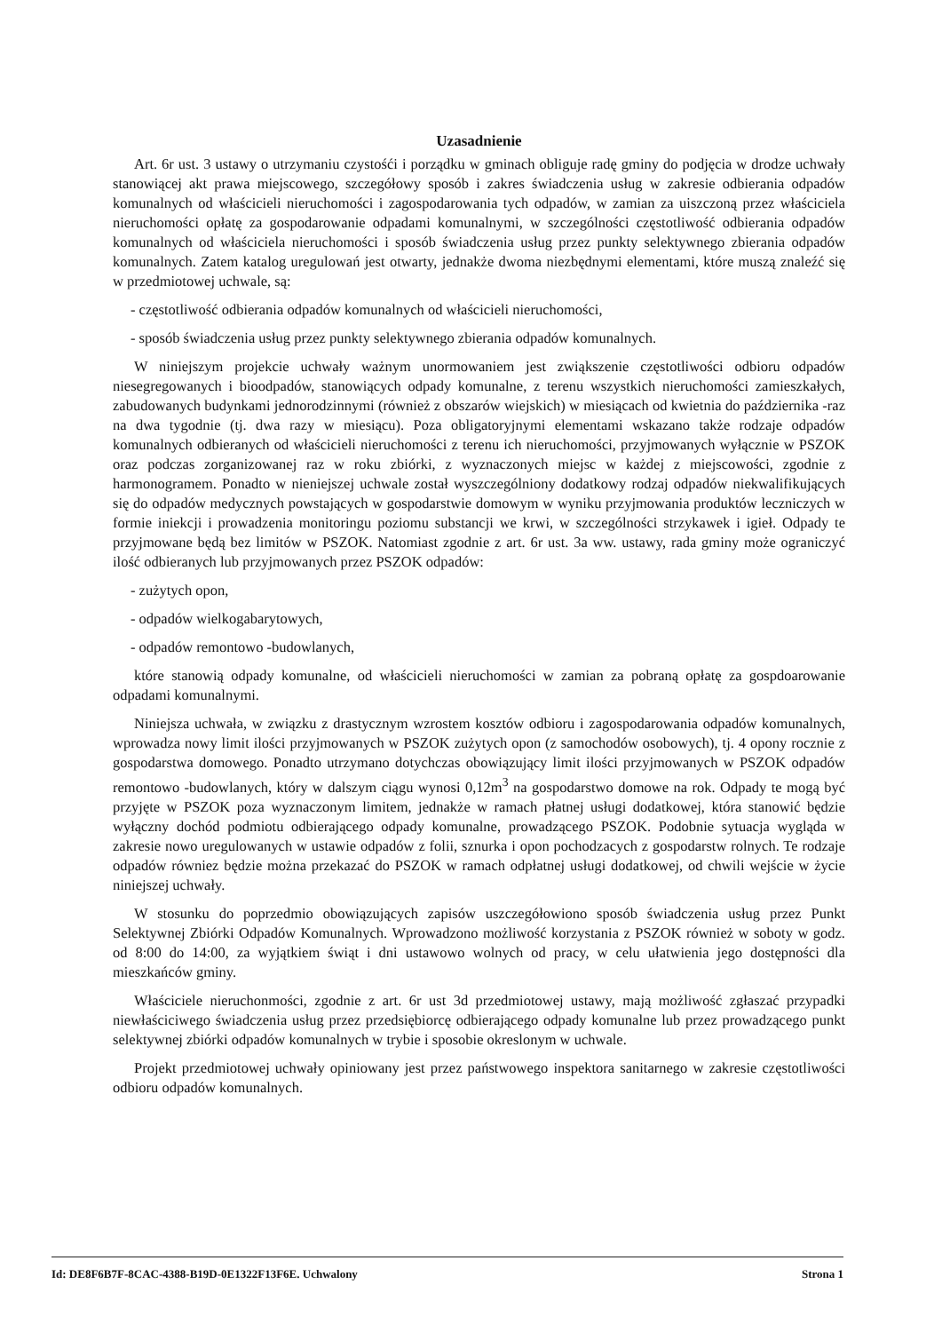Uzasadnienie
Art. 6r ust. 3 ustawy o utrzymaniu czystośći i porządku w gminach obliguje radę gminy do podjęcia w drodze uchwały stanowiącej akt prawa miejscowego, szczegółowy sposób i zakres świadczenia usług w zakresie odbierania odpadów komunalnych od właścicieli nieruchomości i zagospodarowania tych odpadów, w zamian za uiszczoną przez właściciela nieruchomości opłatę za gospodarowanie odpadami komunalnymi, w szczególności częstotliwość odbierania odpadów komunalnych od właściciela nieruchomości i sposób świadczenia usług przez punkty selektywnego zbierania odpadów komunalnych. Zatem katalog uregulowań jest otwarty, jednakże dwoma niezbędnymi elementami, które muszą znaleźć się w przedmiotowej uchwale, są:
- częstotliwość odbierania odpadów komunalnych od właścicieli nieruchomości,
- sposób świadczenia usług przez punkty selektywnego zbierania odpadów komunalnych.
W niniejszym projekcie uchwały ważnym unormowaniem jest zwiąkszenie częstotliwości odbioru odpadów niesegregowanych i bioodpadów, stanowiących odpady komunalne, z terenu wszystkich nieruchomości zamieszkałych, zabudowanych budynkami jednorodzinnymi (również z obszarów wiejskich) w miesiącach od kwietnia do października -raz na dwa tygodnie (tj. dwa razy w miesiącu). Poza obligatoryjnymi elementami wskazano także rodzaje odpadów komunalnych odbieranych od właścicieli nieruchomości z terenu ich nieruchomości, przyjmowanych wyłącznie w PSZOK oraz podczas zorganizowanej raz w roku zbiórki, z wyznaczonych miejsc w każdej z miejscowości, zgodnie z harmonogramem. Ponadto w nieniejszej uchwale został wyszczególniony dodatkowy rodzaj odpadów niekwalifikujących się do odpadów medycznych powstających w gospodarstwie domowym w wyniku przyjmowania produktów leczniczych w formie iniekcji i prowadzenia monitoringu poziomu substancji we krwi, w szczególności strzykawek i igieł. Odpady te przyjmowane będą bez limitów w PSZOK. Natomiast zgodnie z art. 6r ust. 3a ww. ustawy, rada gminy może ograniczyć ilość odbieranych lub przyjmowanych przez PSZOK odpadów:
- zużytych opon,
- odpadów wielkogabarytowych,
- odpadów remontowo -budowlanych,
które stanowią odpady komunalne, od właścicieli nieruchomości w zamian za pobraną opłatę za gospdoarowanie odpadami komunalnymi.
Niniejsza uchwała, w związku z drastycznym wzrostem kosztów odbioru i zagospodarowania odpadów komunalnych, wprowadza nowy limit ilości przyjmowanych w PSZOK zużytych opon (z samochodów osobowych), tj. 4 opony rocznie z gospodarstwa domowego. Ponadto utrzymano dotychczas obowiązujący limit ilości przyjmowanych w PSZOK odpadów remontowo -budowlanych, który w dalszym ciągu wynosi 0,12m<sup>3</sup> na gospodarstwo domowe na rok. Odpady te mogą być przyjęte w PSZOK poza wyznaczonym limitem, jednakże w ramach płatnej usługi dodatkowej, która stanowić będzie wyłączny dochód podmiotu odbierającego odpady komunalne, prowadzącego PSZOK. Podobnie sytuacja wygląda w zakresie nowo uregulowanych w ustawie odpadów z folii, sznurka i opon pochodzacych z gospodarstw rolnych. Te rodzaje odpadów równiez będzie można przekazać do PSZOK w ramach odpłatnej usługi dodatkowej, od chwili wejście w życie niniejszej uchwały.
W stosunku do poprzedmio obowiązujących zapisów uszczegółowiono sposób świadczenia usług przez Punkt Selektywnej Zbiórki Odpadów Komunalnych. Wprowadzono możliwość korzystania z PSZOK również w soboty w godz. od 8:00 do 14:00, za wyjątkiem świąt i dni ustawowo wolnych od pracy, w celu ułatwienia jego dostępności dla mieszkańców gminy.
Właściciele nieruchonmości, zgodnie z art. 6r ust 3d przedmiotowej ustawy, mają możliwość zgłaszać przypadki niewłaściciwego świadczenia usług przez przedsiębiorcę odbierającego odpady komunalne lub przez prowadzącego punkt selektywnej zbiórki odpadów komunalnych w trybie i sposobie okreslonym w uchwale.
Projekt przedmiotowej uchwały opiniowany jest przez państwowego inspektora sanitarnego w zakresie częstotliwości odbioru odpadów komunalnych.
Id: DE8F6B7F-8CAC-4388-B19D-0E1322F13F6E. Uchwalony Strona 1